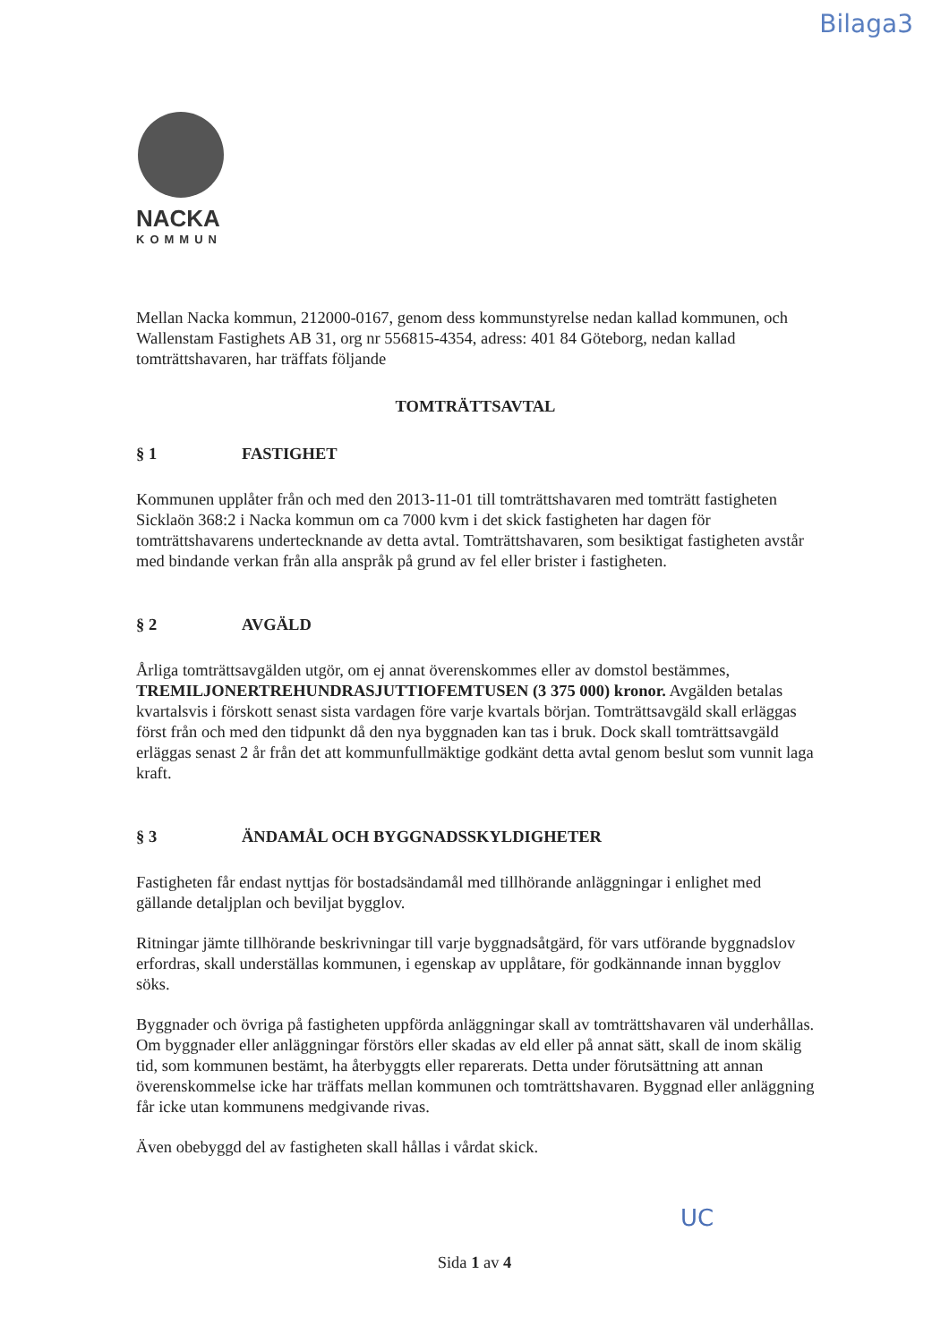Bilaga3
NACKA
KOMMUN
Mellan Nacka kommun, 212000-0167, genom dess kommunstyrelse nedan kallad kommunen, och Wallenstam Fastighets AB 31, org nr 556815-4354, adress: 401 84 Göteborg, nedan kallad tomträttshavaren, har träffats följande
TOMTRÄTTSAVTAL
§ 1 FASTIGHET
Kommunen upplåter från och med den 2013-11-01 till tomträttshavaren med tomträtt fastigheten Sicklaön 368:2 i Nacka kommun om ca 7000 kvm i det skick fastigheten har dagen för tomträttshavarens undertecknande av detta avtal. Tomträttshavaren, som besiktigat fastigheten avstår med bindande verkan från alla anspråk på grund av fel eller brister i fastigheten.
§ 2 AVGÄLD
Årliga tomträttsavgälden utgör, om ej annat överenskommes eller av domstol bestämmes, TREMILJONERTREHUNDRASJUTTIOFEMTUSEN (3 375 000) kronor. Avgälden betalas kvartalsvis i förskott senast sista vardagen före varje kvartals början. Tomträttsavgäld skall erläggas först från och med den tidpunkt då den nya byggnaden kan tas i bruk. Dock skall tomträttsavgäld erläggas senast 2 år från det att kommunfullmäktige godkänt detta avtal genom beslut som vunnit laga kraft.
§ 3 ÄNDAMÅL OCH BYGGNADSSKYLDIGHETER
Fastigheten får endast nyttjas för bostadsändamål med tillhörande anläggningar i enlighet med gällande detaljplan och beviljat bygglov.
Ritningar jämte tillhörande beskrivningar till varje byggnadsåtgärd, för vars utförande byggnadslov erfordras, skall underställas kommunen, i egenskap av upplåtare, för godkännande innan bygglov söks.
Byggnader och övriga på fastigheten uppförda anläggningar skall av tomträttshavaren väl underhållas. Om byggnader eller anläggningar förstörs eller skadas av eld eller på annat sätt, skall de inom skälig tid, som kommunen bestämt, ha återbyggts eller reparerats. Detta under förutsättning att annan överenskommelse icke har träffats mellan kommunen och tomträttshavaren. Byggnad eller anläggning får icke utan kommunens medgivande rivas.
Även obebyggd del av fastigheten skall hållas i vårdat skick.
Sida 1 av 4
UC